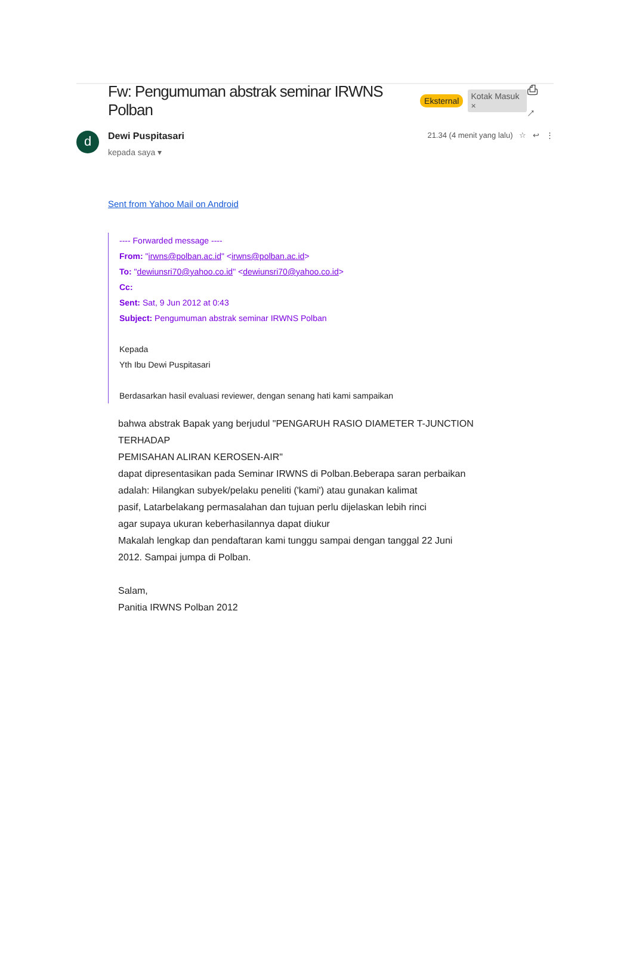Fw: Pengumuman abstrak seminar IRWNS Polban
Eksternal Kotak Masuk × ⎙ ↗
d
Dewi Puspitasari
kepada saya ▾
21.34 (4 menit yang lalu) ☆ ↩ ⋮
Sent from Yahoo Mail on Android
---- Forwarded message ----
From: "irwns@polban.ac.id" <irwns@polban.ac.id>
To: "dewiunsri70@yahoo.co.id" <dewiunsri70@yahoo.co.id>
Cc:
Sent: Sat, 9 Jun 2012 at 0:43
Subject: Pengumuman abstrak seminar IRWNS Polban
Kepada
Yth Ibu Dewi Puspitasari
Berdasarkan hasil evaluasi reviewer, dengan senang hati kami sampaikan
bahwa abstrak Bapak yang berjudul "PENGARUH RASIO DIAMETER T-JUNCTION
TERHADAP
PEMISAHAN ALIRAN KEROSEN-AIR"
dapat dipresentasikan pada Seminar IRWNS di Polban.Beberapa saran perbaikan
adalah: Hilangkan subyek/pelaku peneliti ('kami') atau gunakan kalimat
pasif, Latarbelakang permasalahan dan tujuan perlu dijelaskan lebih rinci
agar supaya ukuran keberhasilannya dapat diukur
Makalah lengkap dan pendaftaran kami tunggu sampai dengan tanggal 22 Juni
2012. Sampai jumpa di Polban.
Salam,
Panitia IRWNS Polban 2012